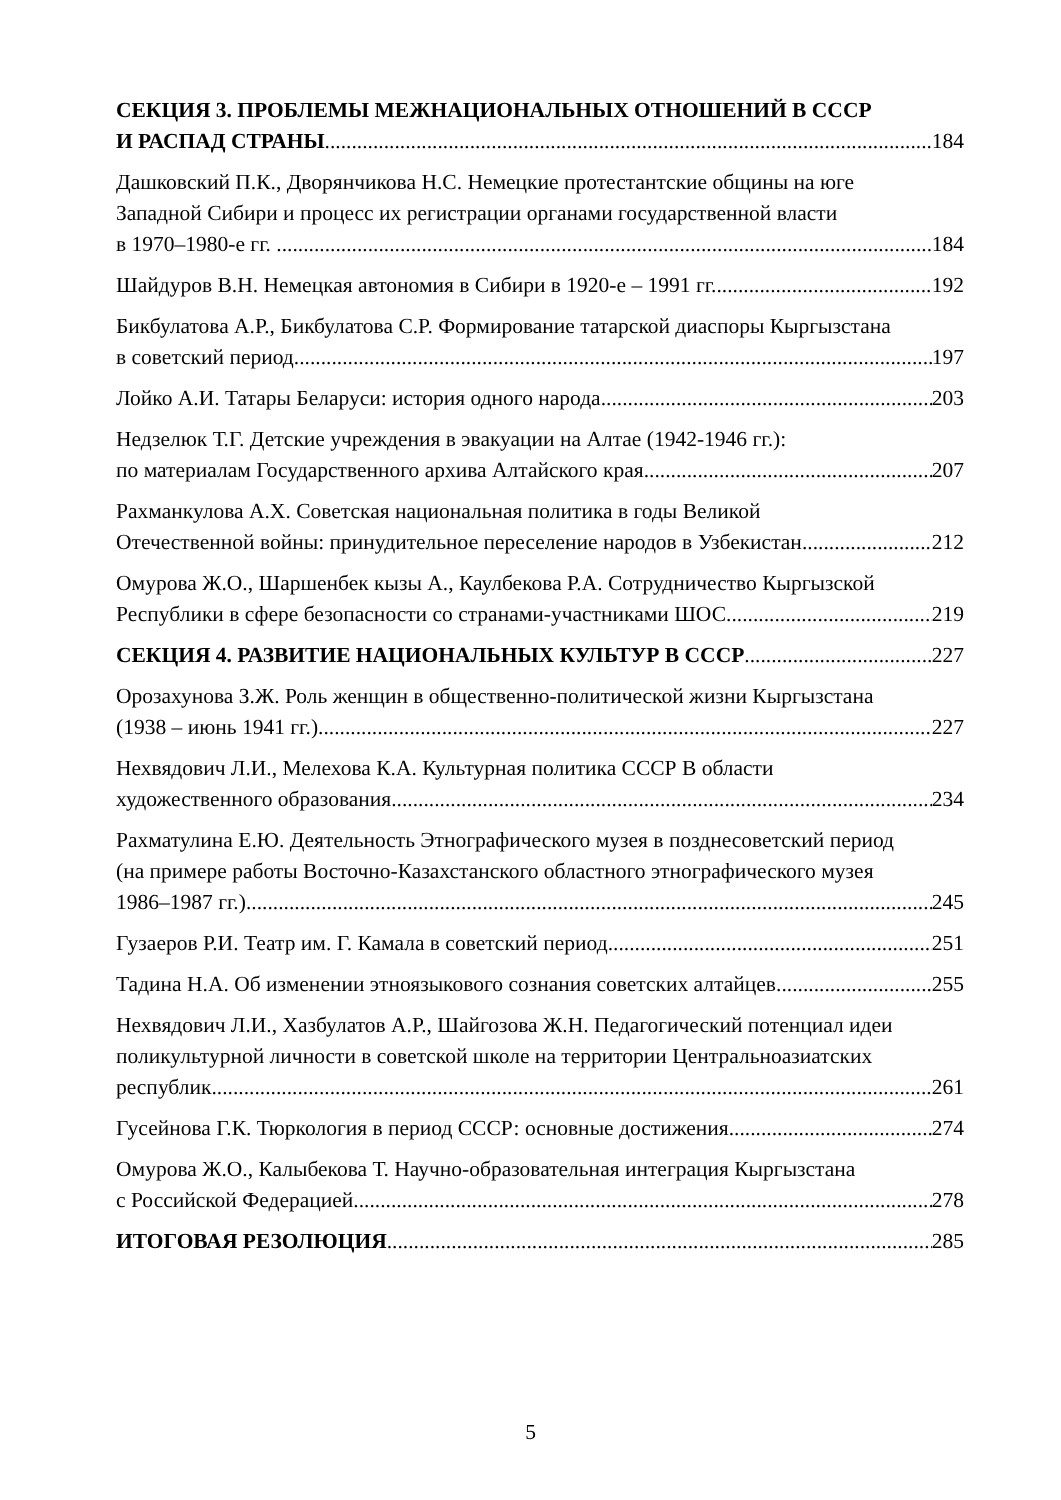СЕКЦИЯ 3. ПРОБЛЕМЫ МЕЖНАЦИОНАЛЬНЫХ ОТНОШЕНИЙ В СССР
И РАСПАД СТРАНЫ 184
Дашковский П.К., Дворянчикова Н.С. Немецкие протестантские общины на юге
Западной Сибири и процесс их регистрации органами государственной власти
в 1970–1980-е гг. . 184
Шайдуров В.Н. Немецкая автономия в Сибири в 1920-е – 1991 гг. 192
Бикбулатова А.Р., Бикбулатова С.Р. Формирование татарской диаспоры Кыргызстана
в советский период 197
Лойко А.И. Татары Беларуси: история одного народа 203
Недзелюк Т.Г. Детские учреждения в эвакуации на Алтае (1942-1946 гг.):
по материалам Государственного архива Алтайского края 207
Рахманкулова А.Х. Советская национальная политика в годы Великой
Отечественной войны: принудительное переселение народов в Узбекистан 212
Омурова Ж.О., Шаршенбек кызы А., Каулбекова Р.А. Сотрудничество Кыргызской
Республики в сфере безопасности со странами-участниками ШОС 219
СЕКЦИЯ 4. РАЗВИТИЕ НАЦИОНАЛЬНЫХ КУЛЬТУР В СССР 227
Орозахунова З.Ж. Роль женщин в общественно-политической жизни Кыргызстана
(1938 – июнь 1941 гг.) 227
Нехвядович Л.И., Мелехова К.А. Культурная политика СССР В области
художественного образования 234
Рахматулина Е.Ю. Деятельность Этнографического музея в позднесоветский период
(на примере работы Восточно-Казахстанского областного этнографического музея
1986–1987 гг.) 245
Гузаеров Р.И. Театр им. Г. Камала в советский период 251
Тадина Н.А. Об изменении этноязыкового сознания советских алтайцев 255
Нехвядович Л.И., Хазбулатов А.Р., Шайгозова Ж.Н. Педагогический потенциал идеи
поликультурной личности в советской школе на территории Центральноазиатских
республик 261
Гусейнова Г.К. Тюркология в период СССР: основные достижения 274
Омурова Ж.О., Калыбекова Т. Научно-образовательная интеграция Кыргызстана
с Российской Федерацией 278
ИТОГОВАЯ РЕЗОЛЮЦИЯ 285
5